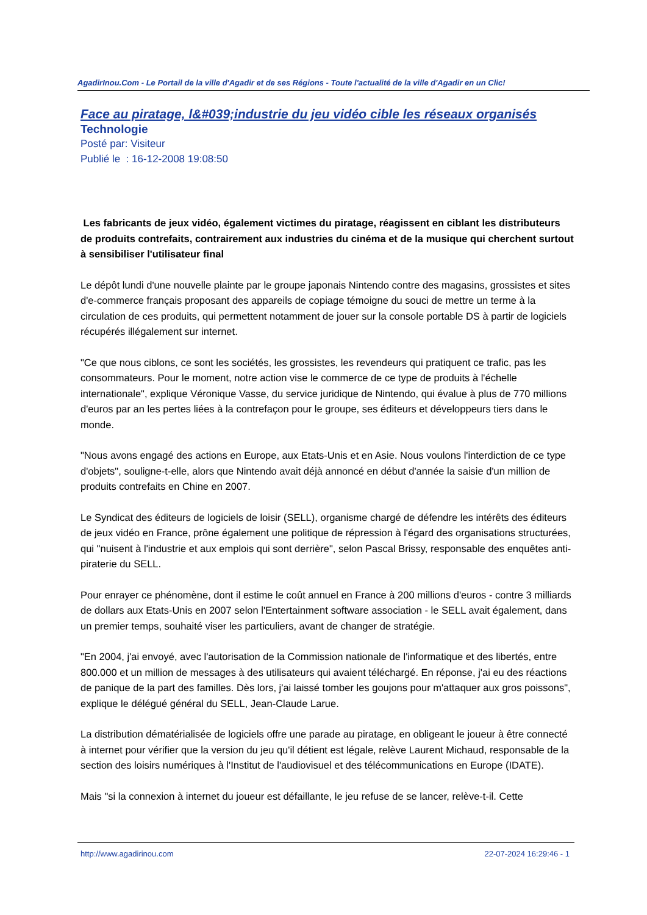AgadirInou.Com - Le Portail de la ville d'Agadir et de ses Régions - Toute l'actualité de la ville d'Agadir en un Clic!
Face au piratage, l&#039;industrie du jeu vidéo cible les réseaux organisés
Technologie
Posté par: Visiteur
Publié le : 16-12-2008 19:08:50
Les fabricants de jeux vidéo, également victimes du piratage, réagissent en ciblant les distributeurs de produits contrefaits, contrairement aux industries du cinéma et de la musique qui cherchent surtout à sensibiliser l'utilisateur final
Le dépôt lundi d'une nouvelle plainte par le groupe japonais Nintendo contre des magasins, grossistes et sites d'e-commerce français proposant des appareils de copiage témoigne du souci de mettre un terme à la circulation de ces produits, qui permettent notamment de jouer sur la console portable DS à partir de logiciels récupérés illégalement sur internet.
"Ce que nous ciblons, ce sont les sociétés, les grossistes, les revendeurs qui pratiquent ce trafic, pas les consommateurs. Pour le moment, notre action vise le commerce de ce type de produits à l'échelle internationale", explique Véronique Vasse, du service juridique de Nintendo, qui évalue à plus de 770 millions d'euros par an les pertes liées à la contrefaçon pour le groupe, ses éditeurs et développeurs tiers dans le monde.
"Nous avons engagé des actions en Europe, aux Etats-Unis et en Asie. Nous voulons l'interdiction de ce type d'objets", souligne-t-elle, alors que Nintendo avait déjà annoncé en début d'année la saisie d'un million de produits contrefaits en Chine en 2007.
Le Syndicat des éditeurs de logiciels de loisir (SELL), organisme chargé de défendre les intérêts des éditeurs de jeux vidéo en France, prône également une politique de répression à l'égard des organisations structurées, qui "nuisent à l'industrie et aux emplois qui sont derrière", selon Pascal Brissy, responsable des enquêtes anti-piraterie du SELL.
Pour enrayer ce phénomène, dont il estime le coût annuel en France à 200 millions d'euros - contre 3 milliards de dollars aux Etats-Unis en 2007 selon l'Entertainment software association - le SELL avait également, dans un premier temps, souhaité viser les particuliers, avant de changer de stratégie.
"En 2004, j'ai envoyé, avec l'autorisation de la Commission nationale de l'informatique et des libertés, entre 800.000 et un million de messages à des utilisateurs qui avaient téléchargé. En réponse, j'ai eu des réactions de panique de la part des familles. Dès lors, j'ai laissé tomber les goujons pour m'attaquer aux gros poissons", explique le délégué général du SELL, Jean-Claude Larue.
La distribution dématérialisée de logiciels offre une parade au piratage, en obligeant le joueur à être connecté à internet pour vérifier que la version du jeu qu'il détient est légale, relève Laurent Michaud, responsable de la section des loisirs numériques à l'Institut de l'audiovisuel et des télécommunications en Europe (IDATE).
Mais "si la connexion à internet du joueur est défaillante, le jeu refuse de se lancer, relève-t-il. Cette
http://www.agadirinou.com 22-07-2024 16:29:46 - 1